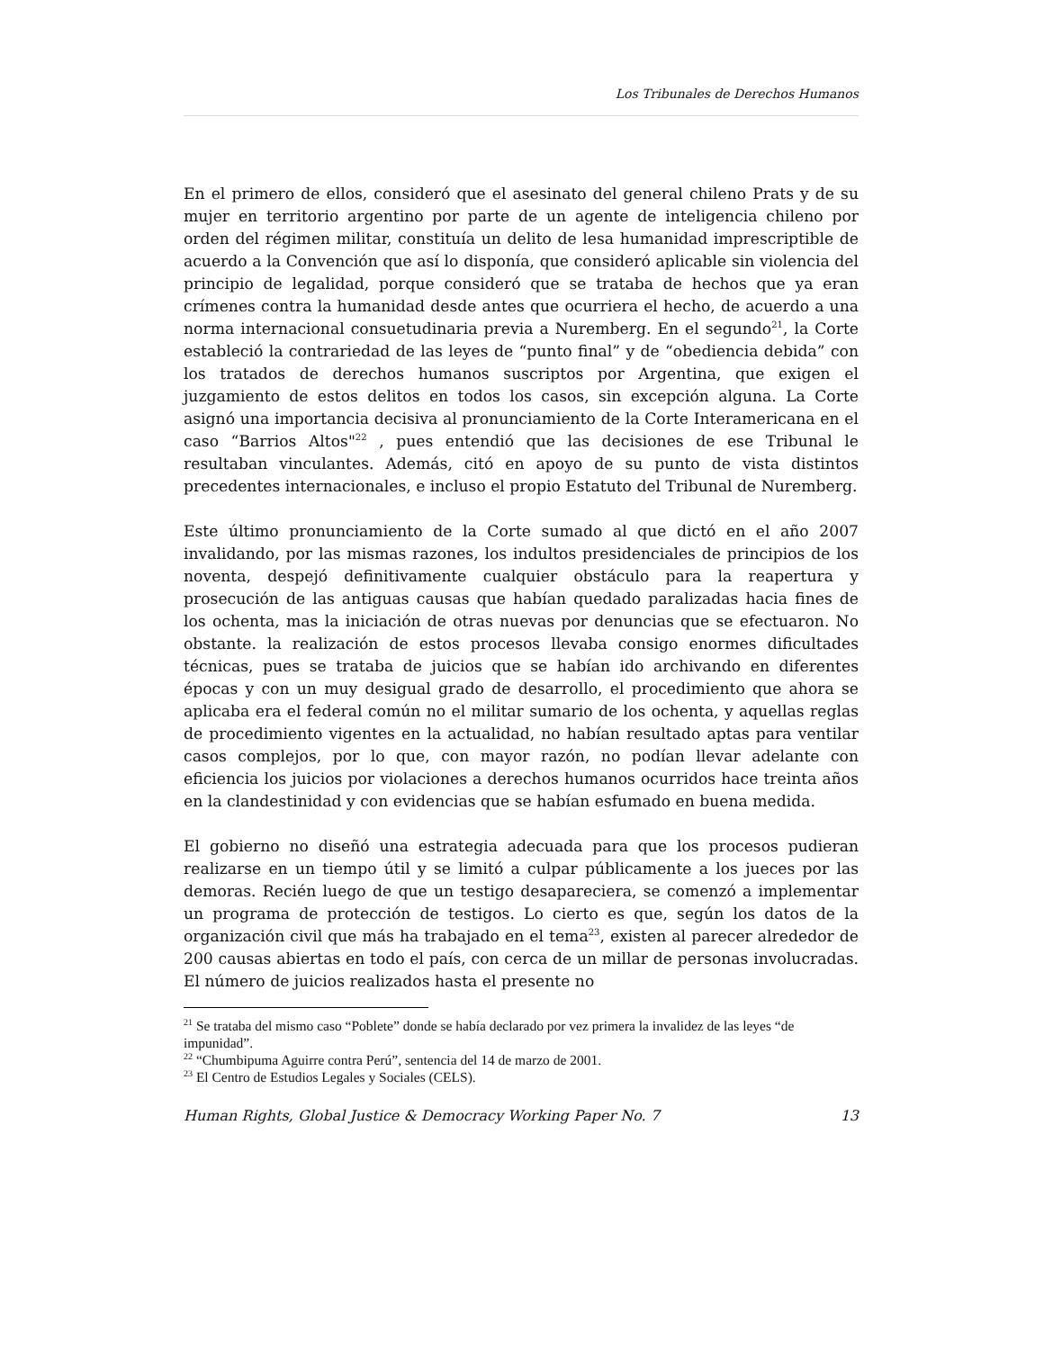Los Tribunales de Derechos Humanos
En el primero de ellos, consideró que el asesinato del general chileno Prats y de su mujer en territorio argentino por parte de un agente de inteligencia chileno por orden del régimen militar, constituía un delito de lesa humanidad imprescriptible de acuerdo a la Convención que así lo disponía, que consideró aplicable sin violencia del principio de legalidad, porque consideró que se trataba de hechos que ya eran crímenes contra la humanidad desde antes que ocurriera el hecho, de acuerdo a una norma internacional consuetudinaria previa a Nuremberg. En el segundo<sup>21</sup>, la Corte estableció la contrariedad de las leyes de “punto final” y de “obediencia debida” con los tratados de derechos humanos suscriptos por Argentina, que exigen el juzgamiento de estos delitos en todos los casos, sin excepción alguna. La Corte asignó una importancia decisiva al pronunciamiento de la Corte Interamericana en el caso “Barrios Altos"<sup>22</sup> , pues entendió que las decisiones de ese Tribunal le resultaban vinculantes. Además, citó en apoyo de su punto de vista distintos precedentes internacionales, e incluso el propio Estatuto del Tribunal de Nuremberg.
Este último pronunciamiento de la Corte sumado al que dictó en el año 2007 invalidando, por las mismas razones, los indultos presidenciales de principios de los noventa, despejó definitivamente cualquier obstáculo para la reapertura y prosecución de las antiguas causas que habían quedado paralizadas hacia fines de los ochenta, mas la iniciación de otras nuevas por denuncias que se efectuaron. No obstante. la realización de estos procesos llevaba consigo enormes dificultades técnicas, pues se trataba de juicios que se habían ido archivando en diferentes épocas y con un muy desigual grado de desarrollo, el procedimiento que ahora se aplicaba era el federal común no el militar sumario de los ochenta, y aquellas reglas de procedimiento vigentes en la actualidad, no habían resultado aptas para ventilar casos complejos, por lo que, con mayor razón, no podían llevar adelante con eficiencia los juicios por violaciones a derechos humanos ocurridos hace treinta años en la clandestinidad y con evidencias que se habían esfumado en buena medida.
El gobierno no diseñó una estrategia adecuada para que los procesos pudieran realizarse en un tiempo útil y se limitó a culpar públicamente a los jueces por las demoras. Recién luego de que un testigo desapareciera, se comenzó a implementar un programa de protección de testigos. Lo cierto es que, según los datos de la organización civil que más ha trabajado en el tema<sup>23</sup>, existen al parecer alrededor de 200 causas abiertas en todo el país, con cerca de un millar de personas involucradas. El número de juicios realizados hasta el presente no
<sup>21</sup> Se trataba del mismo caso “Poblete” donde se había declarado por vez primera la invalidez de las leyes “de impunidad”.
<sup>22</sup> “Chumbipuma Aguirre contra Perú”, sentencia del 14 de marzo de 2001.
<sup>23</sup> El Centro de Estudios Legales y Sociales (CELS).
Human Rights, Global Justice & Democracy Working Paper No. 7 13